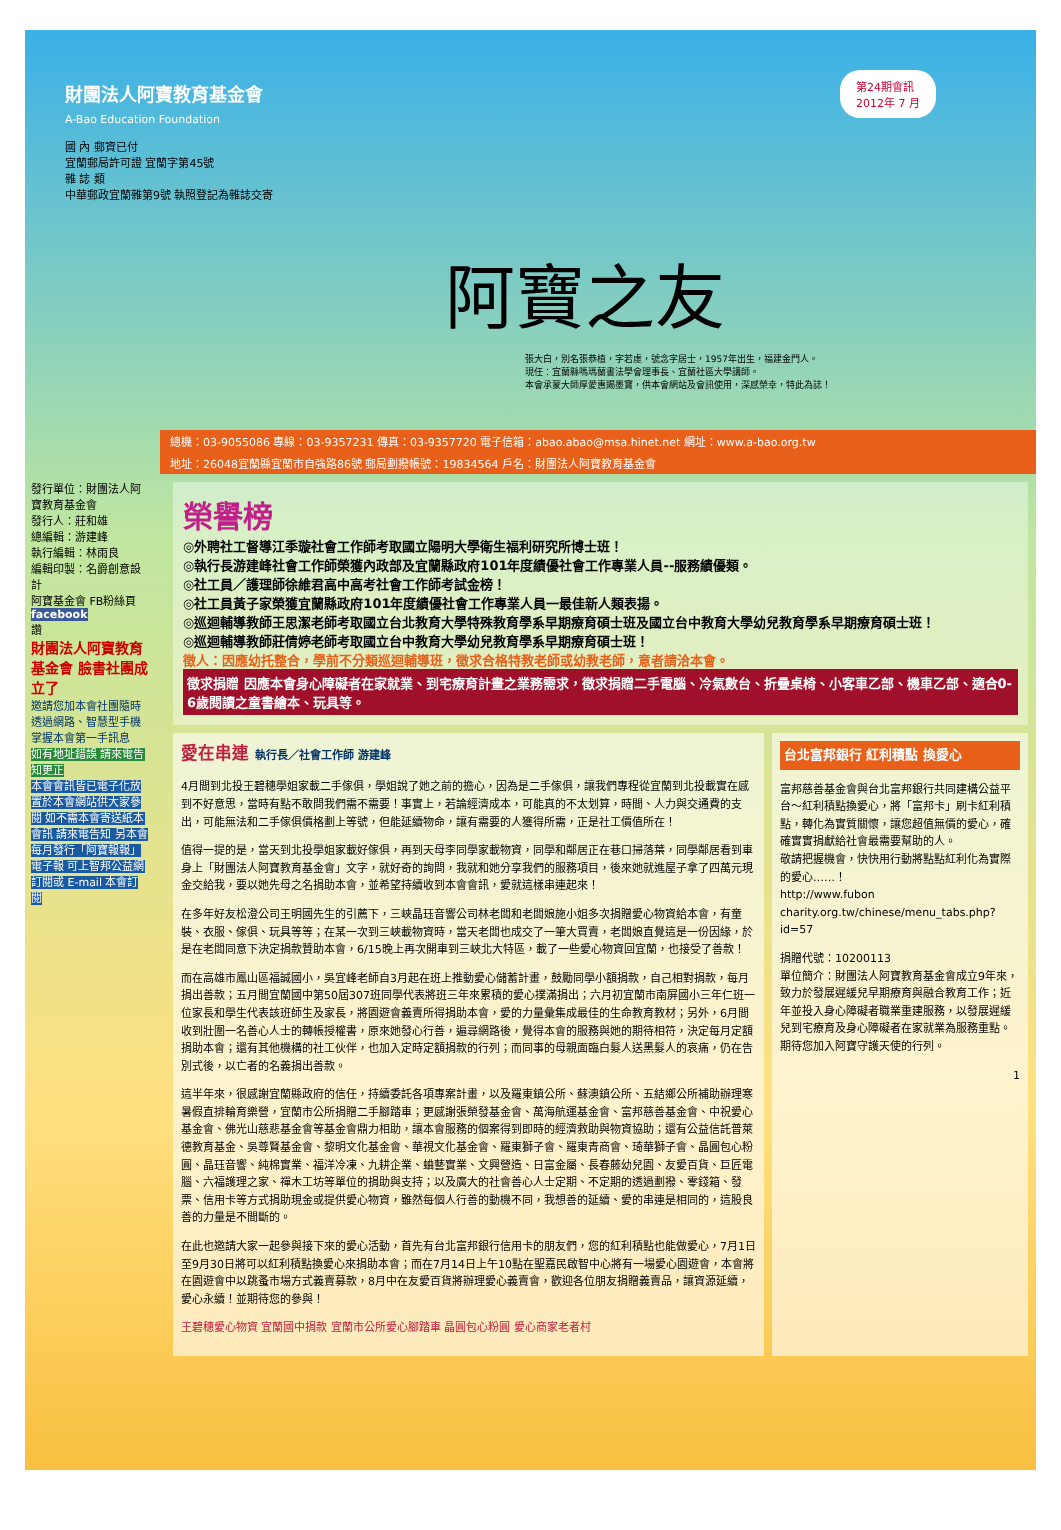財團法人阿寶教育基金會
A-Bao Education Foundation
第24期會訊
2012年 7 月
國 內 郵資已付
宜蘭郵局許可證 宜蘭字第45號
雜 誌 類
中華郵政宜蘭雜第9號 執照登記為雜誌交寄
阿寶之友
張大白，別名張恭植，字若虛，號念字居士，1957年出生，福建金門人。
現任：宜蘭縣嗎瑪蘭書法學會理事長、宜蘭社區大學講師。
本會承蒙大師厚愛惠賜墨寶，供本會網站及會訊使用，深感榮幸，特此為誌！
總機：03-9055086 專線：03-9357231 傳真：03-9357720 電子信箱：abao.abao@msa.hinet.net 網址：www.a-bao.org.tw
地址：26048宜蘭縣宜蘭市自強路86號 郵局劃撥帳號：19834564 戶名：財團法人阿寶教育基金會
發行單位：財團法人阿寶教育基金會
發行人：莊和雄
總編輯：游建峰
執行編輯：林雨良
編輯印製：名爵創意設計
阿寶基金會 FB粉絲頁
facebook
讚
財團法人阿寶教育基金會 臉書社團成立了
邀請您加本會社團隨時透過網路、智慧型手機掌握本會第一手訊息
如有地址錯誤 請來電告知更正
本會會訊皆已電子化放置於本會網站供大家參閱 如不需本會寄送紙本會訊 請來電告知 另本會每月發行「阿寶報報」電子報 可上智邦公益網訂閱或 E-mail 本會訂閱
榮譽榜
◎外聘社工督導江季璇社會工作師考取國立陽明大學衛生福利研究所博士班！
◎執行長游建峰社會工作師榮獲內政部及宜蘭縣政府101年度績優社會工作專業人員--服務績優類。
◎社工員／護理師徐維君高中高考社會工作師考試金榜！
◎社工員黃子家榮獲宜蘭縣政府101年度績優社會工作專業人員一最佳新人類表揚。
◎巡迴輔導教師王思潔老師考取國立台北教育大學特殊教育學系早期療育碩士班及國立台中教育大學幼兒教育學系早期療育碩士班！
◎巡迴輔導教師莊倩婷老師考取國立台中教育大學幼兒教育學系早期療育碩士班！
徵人：因應幼托整合，學前不分類巡迴輔導班，徵求合格特教老師或幼教老師，意者請洽本會。
徵求捐贈 因應本會身心障礙者在家就業、到宅療育計畫之業務需求，徵求捐贈二手電腦、冷氣數台、折疊桌椅、小客車乙部、機車乙部、適合0-6歲閱讀之童書繪本、玩具等。
愛在串連 執行長／社會工作師 游建峰
4月間到北投王碧穗學姐家載二手傢俱，學姐說了她之前的擔心，因為是二手傢俱，讓我們專程從宜蘭到北投載實在感到不好意思，當時有點不敢問我們需不需要！事實上，若論經濟成本，可能真的不太划算，時間、人力與交通費的支出，可能無法和二手傢俱價格劃上等號，但能延續物命，讓有需要的人獲得所需，正是社工價值所在！
值得一提的是，當天到北投學姐家載好傢俱，再到天母李同學家載物資，同學和鄰居正在巷口掃落葉，同學鄰居看到車身上「財團法人阿寶教育基金會」文字，就好奇的詢問，我就和她分享我們的服務項目，後來她就進屋子拿了四萬元現金交給我，要以她先母之名捐助本會，並希望持續收到本會會訊，愛就這樣串連起來！
在多年好友松澄公司王明國先生的引薦下，三峽晶珏音響公司林老闆和老闆娘施小姐多次捐贈愛心物資給本會，有童裝、衣服、傢俱、玩具等等；在某一次到三峽載物資時，當天老闆也成交了一筆大買賣，老闆娘直覺這是一份因緣，於是在老闆同意下決定捐款贊助本會，6/15晚上再次開車到三峽北大特區，載了一些愛心物資回宜蘭，也接受了善款！
而在高雄市鳳山區福誠國小，吳宜峰老師自3月起在班上推動愛心儲蓄計畫，鼓勵同學小額捐款，自己相對捐款，每月捐出善款；五月間宜蘭國中第50屆307班同學代表將班三年來累積的愛心撲滿捐出；六月初宜蘭市南屏國小三年仁班一位家長和學生代表該班師生及家長，將園遊會義賣所得捐助本會，愛的力量彙集成最佳的生命教育教材；另外，6月間收到壯圍一名善心人士的轉帳授權書，原來她發心行善，遍尋網路後，覺得本會的服務與她的期待相符，決定每月定額捐助本會；還有其他機構的社工伙伴，也加入定時定額捐款的行列；而同事的母親面臨白髮人送黑髮人的哀痛，仍在告別式後，以亡者的名義捐出善款。
這半年來，很感謝宜蘭縣政府的信任，持續委託各項專案計畫，以及羅東鎮公所、蘇澳鎮公所、五結鄉公所補助辦理寒暑假直排輪育樂營，宜蘭市公所捐贈二手腳踏車；更感謝張榮發基金會、萬海航運基金會、富邦慈善基金會、中祝愛心基金會、佛光山慈悲基金會等基金會鼎力相助，讓本會服務的個案得到即時的經濟救助與物資協助；還有公益信託普萊德教育基金、吳尊賢基金會、黎明文化基金會、華視文化基金會、羅東獅子會、羅東青商會、琦華獅子會、晶圓包心粉圓、晶珏音響、純棉實業、福洋冷凍、九耕企業、蛐藝實業、文興營造、日富金屬、長春藤幼兒園、友愛百貨、巨匠電腦、六福護理之家、禪木工坊等單位的捐助與支持；以及廣大的社會善心人士定期、不定期的透過劃撥、零錢箱、發票、信用卡等方式捐助現金或提供愛心物資，雖然每個人行善的動機不同，我想善的延續、愛的串連是相同的，這股良善的力量是不間斷的。
在此也邀請大家一起參與接下來的愛心活動，首先有台北富邦銀行信用卡的朋友們，您的紅利積點也能做愛心，7月1日至9月30日將可以紅利積點換愛心來捐助本會；而在7月14日上午10點在聖嘉民啟智中心將有一場愛心園遊會，本會將在園遊會中以跳蚤市場方式義賣募款，8月中在友愛百貨將辦理愛心義賣會，歡迎各位朋友捐贈義賣品，讓資源延續，愛心永續！並期待您的參與！
王碧穗愛心物資 宜蘭國中捐款 宜蘭市公所愛心腳踏車 晶圓包心粉圓 愛心商家老者村
台北富邦銀行 紅利積點 換愛心
富邦慈善基金會與台北富邦銀行共同建構公益平台～紅利積點換愛心，將「富邦卡」刷卡紅利積點，轉化為實質關懷，讓您超值無價的愛心，確確實實捐獻給社會最需要幫助的人。
敬請把握機會，快快用行動將點點紅利化為實際的愛心……！
http://www.fubon charity.org.tw/chinese/menu_tabs.php?id=57
捐贈代號：10200113
單位簡介：財團法人阿寶教育基金會成立9年來，致力於發展遲緩兒早期療育與融合教育工作；近年並投入身心障礙者職業重建服務，以發展遲緩兒到宅療育及身心障礙者在家就業為服務重點。
期待您加入阿寶守護天使的行列。
1